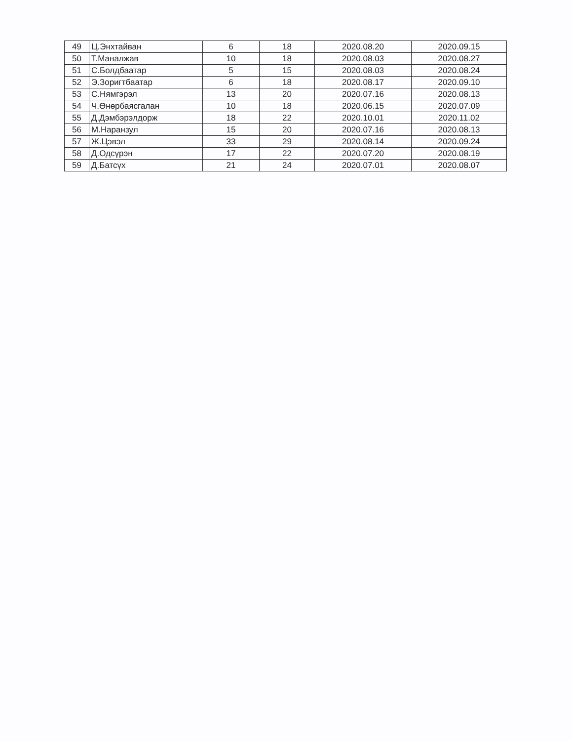| 49 | Ц.Энхтайван | 6 | 18 | 2020.08.20 | 2020.09.15 |
| 50 | Т.Маналжав | 10 | 18 | 2020.08.03 | 2020.08.27 |
| 51 | С.Болдбаатар | 5 | 15 | 2020.08.03 | 2020.08.24 |
| 52 | Э.Зоригтбаатар | 6 | 18 | 2020.08.17 | 2020.09.10 |
| 53 | С.Нямгэрэл | 13 | 20 | 2020.07.16 | 2020.08.13 |
| 54 | Ч.Өнөрбаясгалан | 10 | 18 | 2020.06.15 | 2020.07.09 |
| 55 | Д.Дэмбэрэлдорж | 18 | 22 | 2020.10.01 | 2020.11.02 |
| 56 | М.Наранзул | 15 | 20 | 2020.07.16 | 2020.08.13 |
| 57 | Ж.Цэвэл | 33 | 29 | 2020.08.14 | 2020.09.24 |
| 58 | Д.Одсүрэн | 17 | 22 | 2020.07.20 | 2020.08.19 |
| 59 | Д.Батсүх | 21 | 24 | 2020.07.01 | 2020.08.07 |